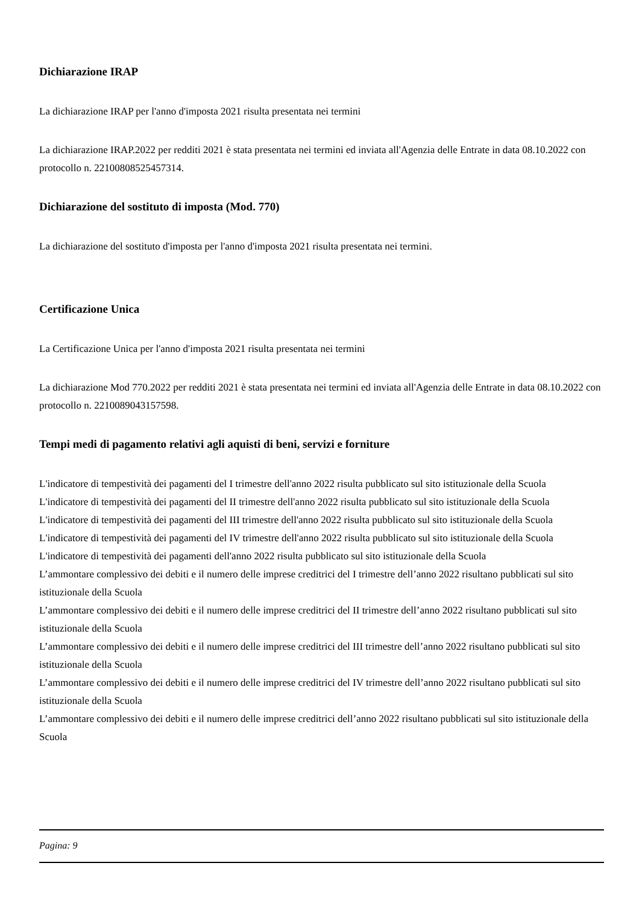Dichiarazione IRAP
La dichiarazione IRAP per l'anno d'imposta 2021 risulta presentata nei termini
La dichiarazione IRAP.2022 per redditi 2021 è stata presentata nei termini ed inviata all'Agenzia delle Entrate in data 08.10.2022 con protocollo n. 22100808525457314.
Dichiarazione del sostituto di imposta (Mod. 770)
La dichiarazione del sostituto d'imposta per l'anno d'imposta 2021 risulta presentata nei termini.
Certificazione Unica
La Certificazione Unica per l'anno d'imposta 2021 risulta presentata nei termini
La dichiarazione Mod 770.2022 per redditi 2021 è stata presentata nei termini ed inviata all'Agenzia delle Entrate in data 08.10.2022 con protocollo n. 2210089043157598.
Tempi medi di pagamento relativi agli aquisti di beni, servizi e forniture
L'indicatore di tempestività dei pagamenti del I trimestre dell'anno 2022 risulta pubblicato sul sito istituzionale della Scuola
L'indicatore di tempestività dei pagamenti del II trimestre dell'anno 2022 risulta pubblicato sul sito istituzionale della Scuola
L'indicatore di tempestività dei pagamenti del III trimestre dell'anno 2022 risulta pubblicato sul sito istituzionale della Scuola
L'indicatore di tempestività dei pagamenti del IV trimestre dell'anno 2022 risulta pubblicato sul sito istituzionale della Scuola
L'indicatore di tempestività dei pagamenti dell'anno 2022 risulta pubblicato sul sito istituzionale della Scuola
L’ammontare complessivo dei debiti e il numero delle imprese creditrici del I trimestre dell’anno 2022 risultano pubblicati sul sito istituzionale della Scuola
L’ammontare complessivo dei debiti e il numero delle imprese creditrici del II trimestre dell’anno 2022 risultano pubblicati sul sito istituzionale della Scuola
L’ammontare complessivo dei debiti e il numero delle imprese creditrici del III trimestre dell’anno 2022 risultano pubblicati sul sito istituzionale della Scuola
L’ammontare complessivo dei debiti e il numero delle imprese creditrici del IV trimestre dell’anno 2022 risultano pubblicati sul sito istituzionale della Scuola
L’ammontare complessivo dei debiti e il numero delle imprese creditrici dell’anno 2022 risultano pubblicati sul sito istituzionale della Scuola
Pagina: 9